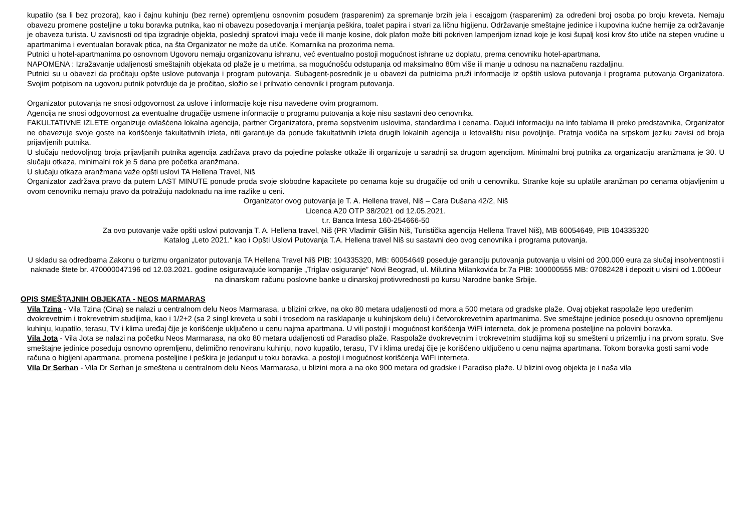kupatilo (sa li bez prozora), kao i čajnu kuhinju (bez rerne) opremljenu osnovnim posuđem (rasparenim) za spremanje brzih jela i escajgom (rasparenim) za određeni broj osoba po broju kreveta. Nemaju obavezu promene posteljine u toku boravka putnika, kao ni obavezu posedovanja i menjanja peškira, toalet papira i stvari za ličnu higijenu. Održavanje smeštajne jedinice i kupovina kućne hemije za održavanje je obaveza turista. U zavisnosti od tipa izgradnje objekta, poslednji spratovi imaju veće ili manje kosine, dok plafon može biti pokriven lamperijom iznad koje je kosi šupalj kosi krov što utiče na stepen vrućine u apartmanima i eventualan boravak ptica, na šta Organizator ne može da utiče. Komarnika na prozorima nema.
Putnici u hotel-apartmanima po osnovnom Ugovoru nemaju organizovanu ishranu, već eventualno postoji mogućnost ishrane uz doplatu, prema cenovniku hotel-apartmana.
NAPOMENA : Izražavanje udaljenosti smeštajnih objekata od plaže je u metrima, sa mogućnošću odstupanja od maksimalno 80m više ili manje u odnosu na naznačenu razdaljinu.
Putnici su u obavezi da pročitaju opšte uslove putovanja i program putovanja. Subagent-posrednik je u obavezi da putnicima pruži informacije iz opštih uslova putovanja i programa putovanja Organizatora. Svojim potpisom na ugovoru putnik potvrđuje da je pročitao, složio se i prihvatio cenovnik i program putovanja.
Organizator putovanja ne snosi odgovornost za uslove i informacije koje nisu navedene ovim programom.
Agencija ne snosi odgovornost za eventualne drugačije usmene informacije o programu putovanja a koje nisu sastavni deo cenovnika.
FAKULTATIVNE IZLETE organizuje ovlašćena lokalna agencija, partner Organizatora, prema sopstvenim uslovima, standardima i cenama. Dajući informaciju na info tablama ili preko predstavnika, Organizator ne obavezuje svoje goste na korišćenje fakultativnih izleta, niti garantuje da ponude fakultativnih izleta drugih lokalnih agencija u letovalištu nisu povoljnije. Pratnja vodiča na srpskom jeziku zavisi od broja prijavljenih putnika.
U slučaju nedovoljnog broja prijavljanih putnika agencija zadržava pravo da pojedine polaske otkaže ili organizuje u saradnji sa drugom agencijom. Minimalni broj putnika za organizaciju aranžmana je 30. U slučaju otkaza, minimalni rok je 5 dana pre početka aranžmana.
U slučaju otkaza aranžmana važe opšti uslovi TA Hellena Travel, Niš
Organizator zadržava pravo da putem LAST MINUTE ponude proda svoje slobodne kapacitete po cenama koje su drugačije od onih u cenovniku. Stranke koje su uplatile aranžman po cenama objavljenim u ovom cenovniku nemaju pravo da potražuju nadoknadu na ime razlike u ceni.
Organizator ovog putovanja je T. A. Hellena travel, Niš – Cara Dušana 42/2, Niš
Licenca A20 OTP 38/2021 od 12.05.2021.
t.r. Banca Intesa 160-254666-50
Za ovo putovanje važe opšti uslovi putovanja T. A. Hellena travel, Niš (PR Vladimir Glišin Niš, Turistička agencija Hellena Travel Niš), MB 60054649, PIB 104335320
Katalog „Leto 2021.“ kao i Opšti Uslovi Putovanja T.A. Hellena travel Niš su sastavni deo ovog cenovnika i programa putovanja.
U skladu sa odredbama Zakonu o turizmu organizator putovanja TA Hellena Travel Niš PIB: 104335320, MB: 60054649 poseduje garanciju putovanja putovanja u visini od 200.000 eura za slučaj insolventnosti i naknade štete br. 470000047196 od 12.03.2021. godine osiguravajuće kompanije „Triglav osiguranje” Novi Beograd, ul. Milutina Milankovića br.7a PIB: 100000555 MB: 07082428 i depozit u visini od 1.000eur na dinarskom računu poslovne banke u dinarskoj protivvrednosti po kursu Narodne banke Srbije.
OPIS SMEŠTAJNIH OBJEKATA - NEOS MARMARAS
Vila Tzina - Vila Tzina (Cina) se nalazi u centralnom delu Neos Marmarasa, u blizini crkve, na oko 80 metara udaljenosti od mora a 500 metara od gradske plaže. Ovaj objekat raspolaže lepo uređenim dvokrevetnim i trokrevetnim studijima, kao i 1/2+2 (sa 2 singl kreveta u sobi i trosedom na rasklapanje u kuhinjskom delu) i četvorokrevetnim apartmanima. Sve smeštajne jedinice poseduju osnovno opremljenu kuhinju, kupatilo, terasu, TV i klima uređaj čije je korišćenje uključeno u cenu najma apartmana. U vili postoji i mogućnost korišćenja WiFi interneta, dok je promena posteljine na polovini boravka.
Vila Jota - Vila Jota se nalazi na početku Neos Marmarasa, na oko 80 metara udaljenosti od Paradiso plaže. Raspolaže dvokrevetnim i trokrevetnim studijima koji su smešteni u prizemlju i na prvom spratu. Sve smeštajne jedinice poseduju osnovno opremljenu, delimično renoviranu kuhinju, novo kupatilo, terasu, TV i klima uređaj čije je korišćeno uključeno u cenu najma apartmana. Tokom boravka gosti sami vode računa o higijeni apartmana, promena posteljine i peškira je jedanput u toku boravka, a postoji i mogućnost korišćenja WiFi interneta.
Vila Dr Serhan - Vila Dr Serhan je smeštena u centralnom delu Neos Marmarasa, u blizini mora a na oko 900 metara od gradske i Paradiso plaže. U blizini ovog objekta je i naša vila